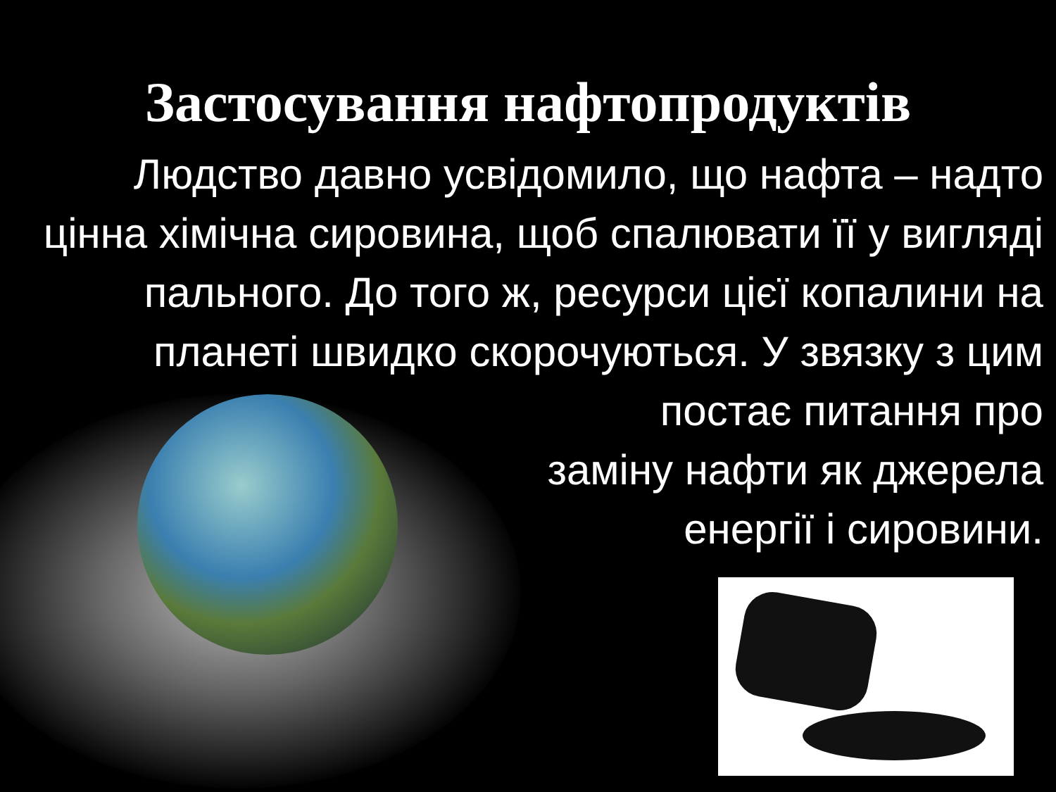Застосування нафтопродуктів
Людство давно усвідомило, що нафта – надто цінна хімічна сировина, щоб спалювати її у вигляді пального. До того ж, ресурси цієї копалини на планеті швидко скорочуються. У звязку з цим постає питання про
заміну нафти як джерела
енергії і сировини.